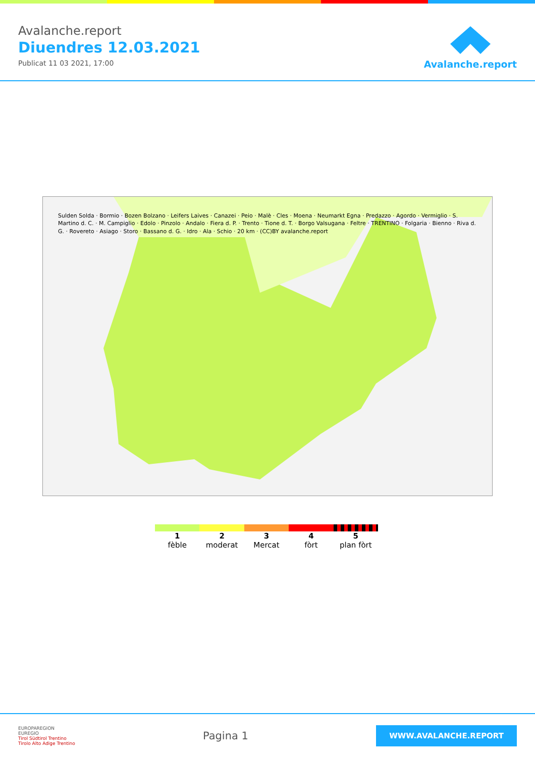Avalanche.report
Diuendres 12.03.2021
Publicat 11 03 2021, 17:00
Avalanche.report
Sulden Solda · Bormio · Bozen Bolzano · Leifers Laives · Canazei · Peio · Malè · Cles · Moena · Neumarkt Egna · Predazzo · Agordo · Vermiglio · S. Martino d. C. · M. Campiglio · Edolo · Pinzolo · Andalo · Fiera d. P. · Trento · Tione d. T. · Borgo Valsugana · Feltre · TRENTINO · Folgaria · Bienno · Riva d. G. · Rovereto · Asiago · Storo · Bassano d. G. · Idro · Ala · Schio · 20 km · (CC)BY avalanche.report
1
fèble
2
moderat
3
Mercat
4
fòrt
5
plan fòrt
EUROPAREGION
EUREGIO
Tirol Südtirol Trentino
Tirolo Alto Adige Trentino
Pagina 1
WWW.AVALANCHE.REPORT